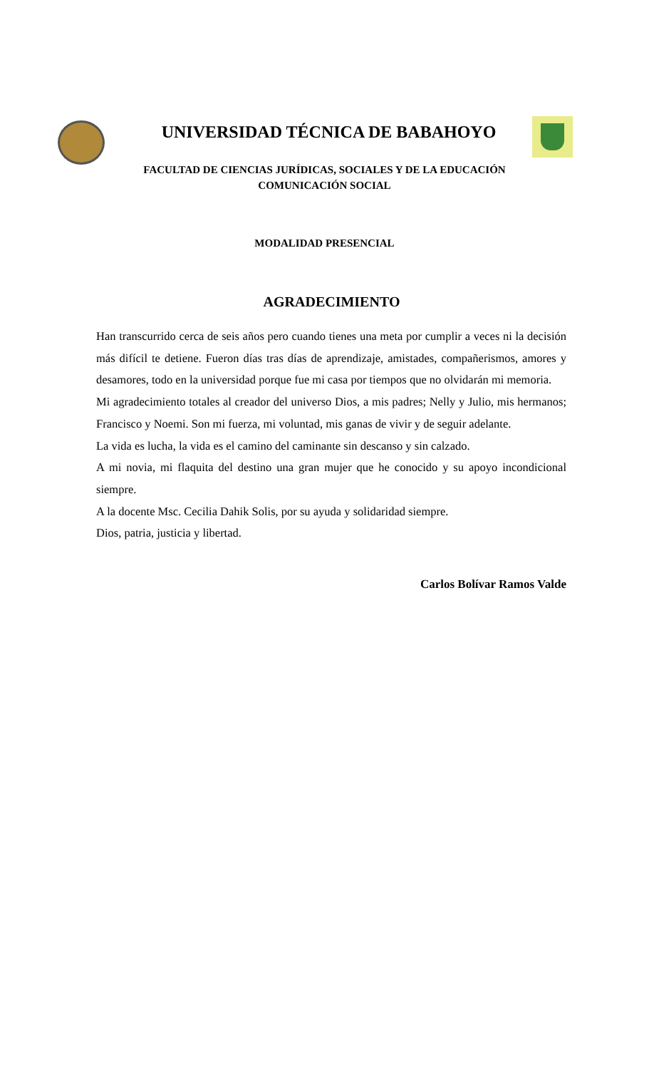UNIVERSIDAD TÉCNICA DE BABAHOYO
FACULTAD DE CIENCIAS JURÍDICAS, SOCIALES Y DE LA EDUCACIÓN
COMUNICACIÓN SOCIAL
MODALIDAD PRESENCIAL
AGRADECIMIENTO
Han transcurrido cerca de seis años pero cuando tienes una meta por cumplir a veces ni la decisión más difícil te detiene. Fueron días tras días de aprendizaje, amistades, compañerismos, amores y desamores, todo en la universidad porque fue mi casa por tiempos que no olvidarán mi memoria.
Mi agradecimiento totales al creador del universo Dios, a mis padres; Nelly y Julio, mis hermanos; Francisco y Noemi. Son mi fuerza, mi voluntad, mis ganas de vivir y de seguir adelante.
La vida es lucha, la vida es el camino del caminante sin descanso y sin calzado.
A mi novia, mi flaquita del destino una gran mujer que he conocido y su apoyo incondicional siempre.
A la docente Msc. Cecilia Dahik Solis, por su ayuda y solidaridad siempre.
Dios, patria, justicia y libertad.
Carlos Bolívar Ramos Valde